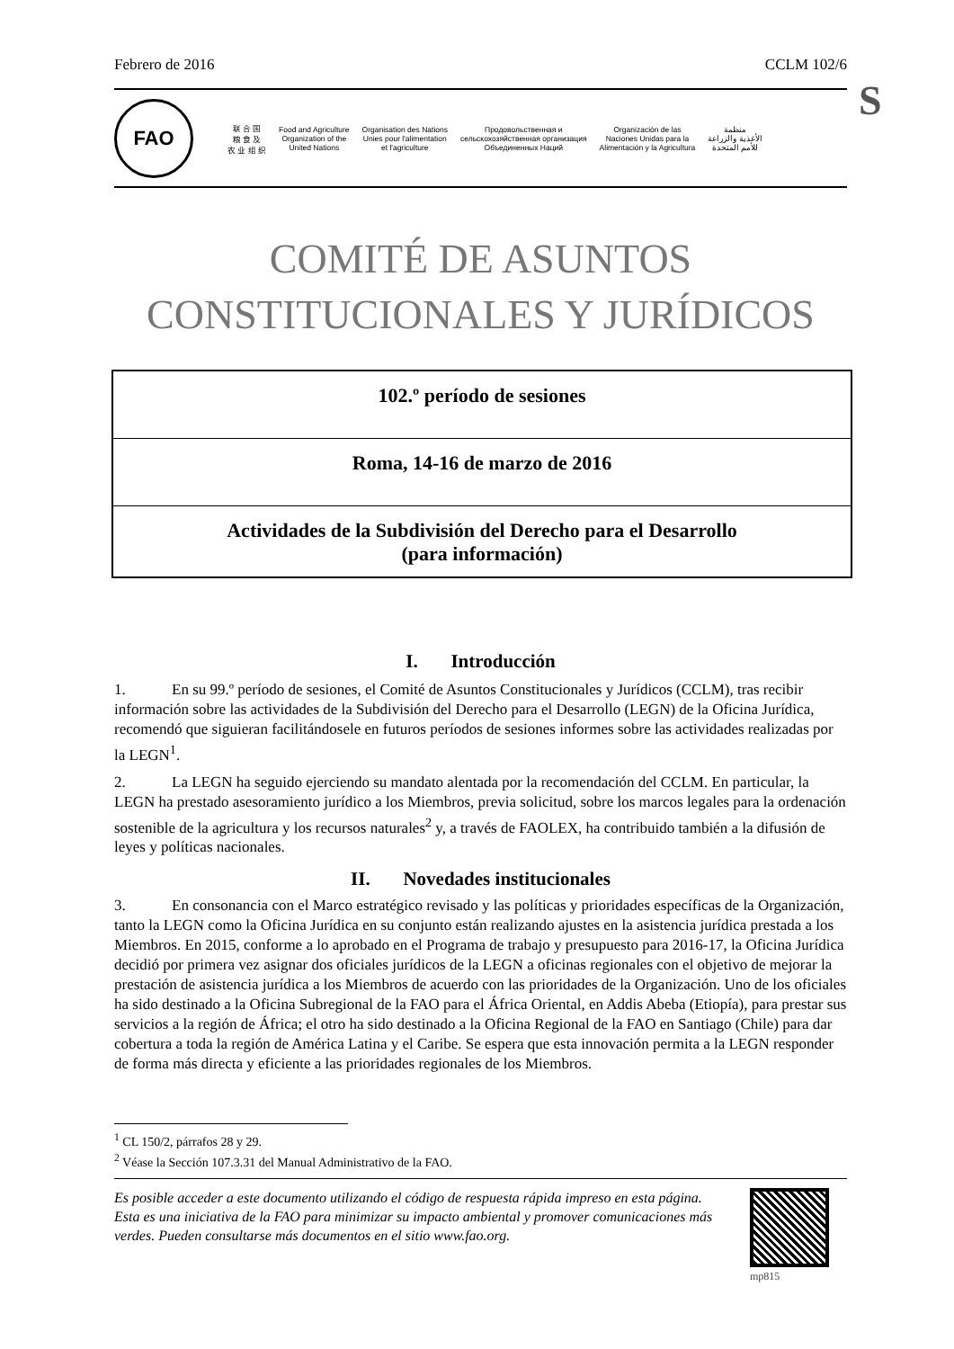Febrero de 2016 CCLM 102/6
S
FAO
联 合 国
粮 食 及
农 业 组 织
Food and Agriculture
Organization of the
United Nations
Organisation des Nations
Unies pour l'alimentation
et l'agriculture
Продовольственная и
сельскохозяйственная организация
Объединенных Наций
Organización de las
Naciones Unidas para la
Alimentación y la Agricultura
منظمة
الأغذية والزراعة
للأمم المتحدة
COMITÉ DE ASUNTOS
CONSTITUCIONALES Y JURÍDICOS
102.º período de sesiones
Roma, 14-16 de marzo de 2016
Actividades de la Subdivisión del Derecho para el Desarrollo
(para información)
I. Introducción
1. En su 99.º período de sesiones, el Comité de Asuntos Constitucionales y Jurídicos (CCLM), tras recibir información sobre las actividades de la Subdivisión del Derecho para el Desarrollo (LEGN) de la Oficina Jurídica, recomendó que siguieran facilitándosele en futuros períodos de sesiones informes sobre las actividades realizadas por la LEGN<sup>1</sup>.
2. La LEGN ha seguido ejerciendo su mandato alentada por la recomendación del CCLM. En particular, la LEGN ha prestado asesoramiento jurídico a los Miembros, previa solicitud, sobre los marcos legales para la ordenación sostenible de la agricultura y los recursos naturales<sup>2</sup> y, a través de FAOLEX, ha contribuido también a la difusión de leyes y políticas nacionales.
II. Novedades institucionales
3. En consonancia con el Marco estratégico revisado y las políticas y prioridades específicas de la Organización, tanto la LEGN como la Oficina Jurídica en su conjunto están realizando ajustes en la asistencia jurídica prestada a los Miembros. En 2015, conforme a lo aprobado en el Programa de trabajo y presupuesto para 2016-17, la Oficina Jurídica decidió por primera vez asignar dos oficiales jurídicos de la LEGN a oficinas regionales con el objetivo de mejorar la prestación de asistencia jurídica a los Miembros de acuerdo con las prioridades de la Organización. Uno de los oficiales ha sido destinado a la Oficina Subregional de la FAO para el África Oriental, en Addis Abeba (Etiopía), para prestar sus servicios a la región de África; el otro ha sido destinado a la Oficina Regional de la FAO en Santiago (Chile) para dar cobertura a toda la región de América Latina y el Caribe. Se espera que esta innovación permita a la LEGN responder de forma más directa y eficiente a las prioridades regionales de los Miembros.
<sup>1</sup> CL 150/2, párrafos 28 y 29.
<sup>2</sup> Véase la Sección 107.3.31 del Manual Administrativo de la FAO.
Es posible acceder a este documento utilizando el código de respuesta rápida impreso en esta página. Esta es una iniciativa de la FAO para minimizar su impacto ambiental y promover comunicaciones más verdes. Pueden consultarse más documentos en el sitio www.fao.org.
mp815